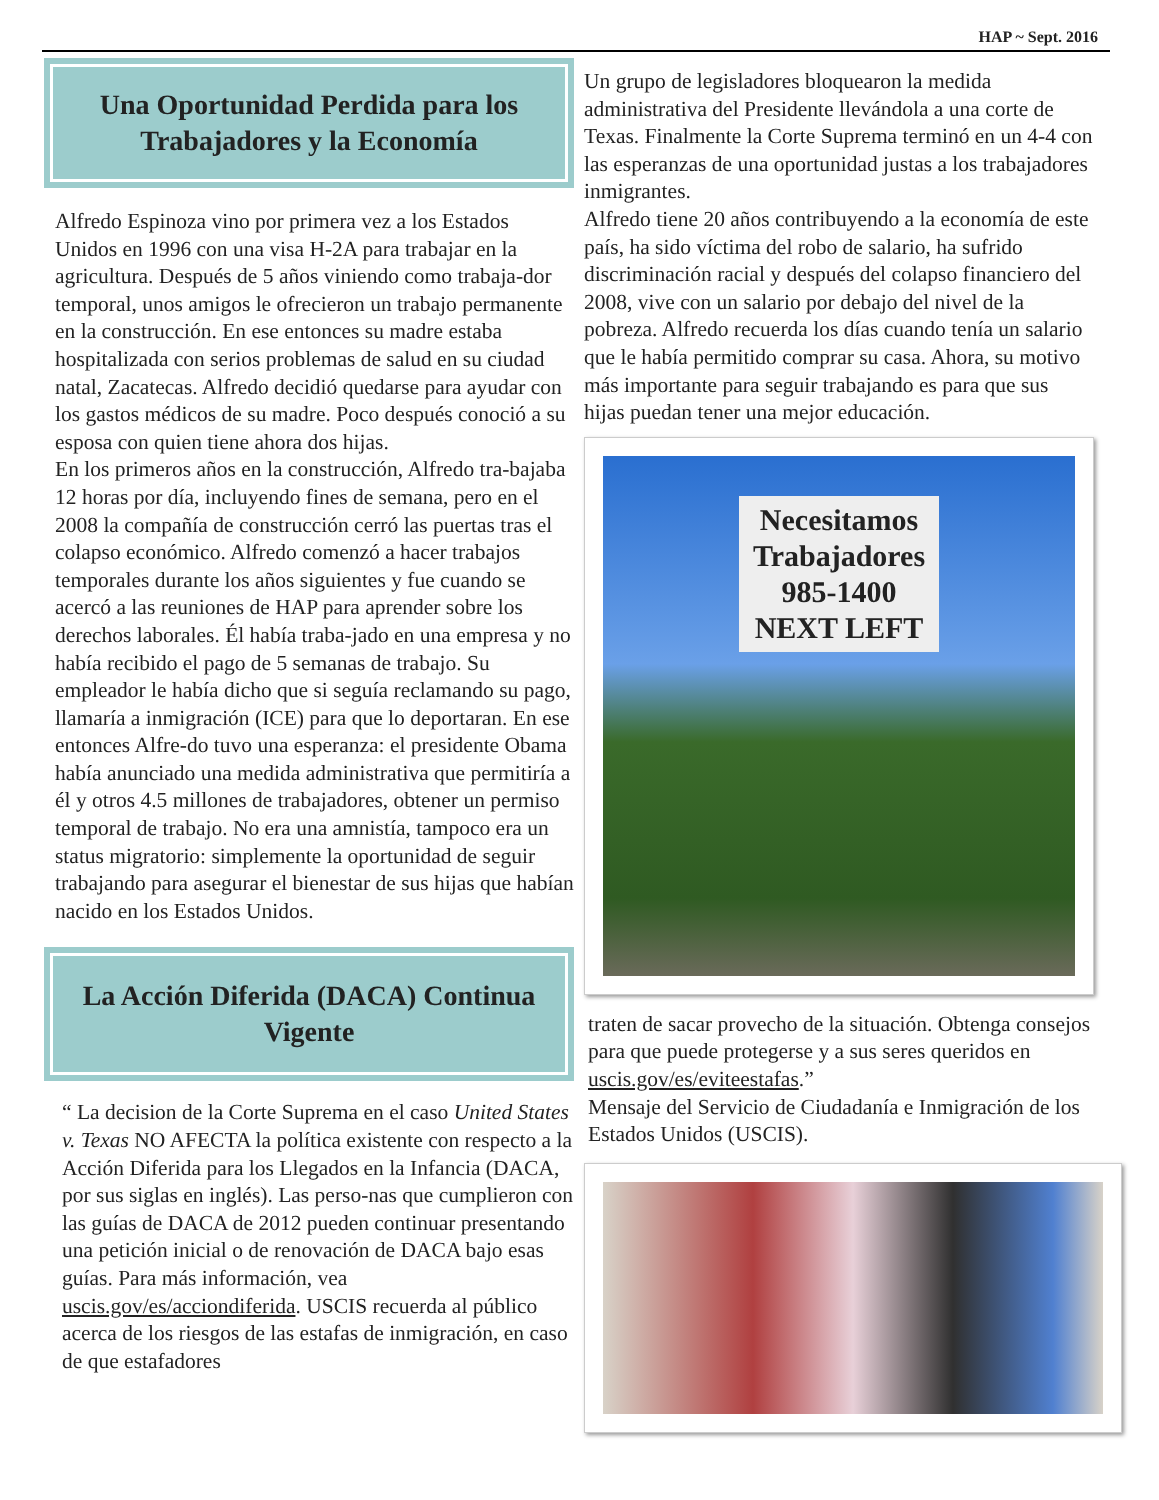HAP ~ Sept. 2016
Una Oportunidad Perdida para los Trabajadores y la Economía
Alfredo Espinoza vino por primera vez a los Estados Unidos en 1996 con una visa H-2A para trabajar en la agricultura. Después de 5 años viniendo como trabaja-dor temporal, unos amigos le ofrecieron un trabajo permanente en la construcción. En ese entonces su madre estaba hospitalizada con serios problemas de salud en su ciudad natal, Zacatecas. Alfredo decidió quedarse para ayudar con los gastos médicos de su madre. Poco después conoció a su esposa con quien tiene ahora dos hijas.
En los primeros años en la construcción, Alfredo tra-bajaba 12 horas por día, incluyendo fines de semana, pero en el 2008 la compañía de construcción cerró las puertas tras el colapso económico. Alfredo comenzó a hacer trabajos temporales durante los años siguientes y fue cuando se acercó a las reuniones de HAP para aprender sobre los derechos laborales. Él había traba-jado en una empresa y no había recibido el pago de 5 semanas de trabajo. Su empleador le había dicho que si seguía reclamando su pago, llamaría a inmigración (ICE) para que lo deportaran. En ese entonces Alfre-do tuvo una esperanza: el presidente Obama había anunciado una medida administrativa que permitiría a él y otros 4.5 millones de trabajadores, obtener un permiso temporal de trabajo. No era una amnistía, tampoco era un status migratorio: simplemente la oportunidad de seguir trabajando para asegurar el bienestar de sus hijas que habían nacido en los Estados Unidos.
La Acción Diferida (DACA) Continua Vigente
“ La decision de la Corte Suprema en el caso United States v. Texas NO AFECTA la política existente con respecto a la Acción Diferida para los Llegados en la Infancia (DACA, por sus siglas en inglés). Las perso-nas que cumplieron con las guías de DACA de 2012 pueden continuar presentando una petición inicial o de renovación de DACA bajo esas guías. Para más información, vea uscis.gov/es/acciondiferida. USCIS recuerda al público acerca de los riesgos de las estafas de inmigración, en caso de que estafadores
Un grupo de legisladores bloquearon la medida administrativa del Presidente llevándola a una corte de Texas. Finalmente la Corte Suprema terminó en un 4-4 con las esperanzas de una oportunidad justas a los trabajadores inmigrantes.
Alfredo tiene 20 años contribuyendo a la economía de este país, ha sido víctima del robo de salario, ha sufrido discriminación racial y después del colapso financiero del 2008, vive con un salario por debajo del nivel de la pobreza. Alfredo recuerda los días cuando tenía un salario que le había permitido comprar su casa. Ahora, su motivo más importante para seguir trabajando es para que sus hijas puedan tener una mejor educación.
Necesitamos
Trabajadores
985-1400
NEXT LEFT
traten de sacar provecho de la situación. Obtenga consejos para que puede protegerse y a sus seres queridos en uscis.gov/es/eviteestafas.”
Mensaje del Servicio de Ciudadanía e Inmigración de los Estados Unidos (USCIS).